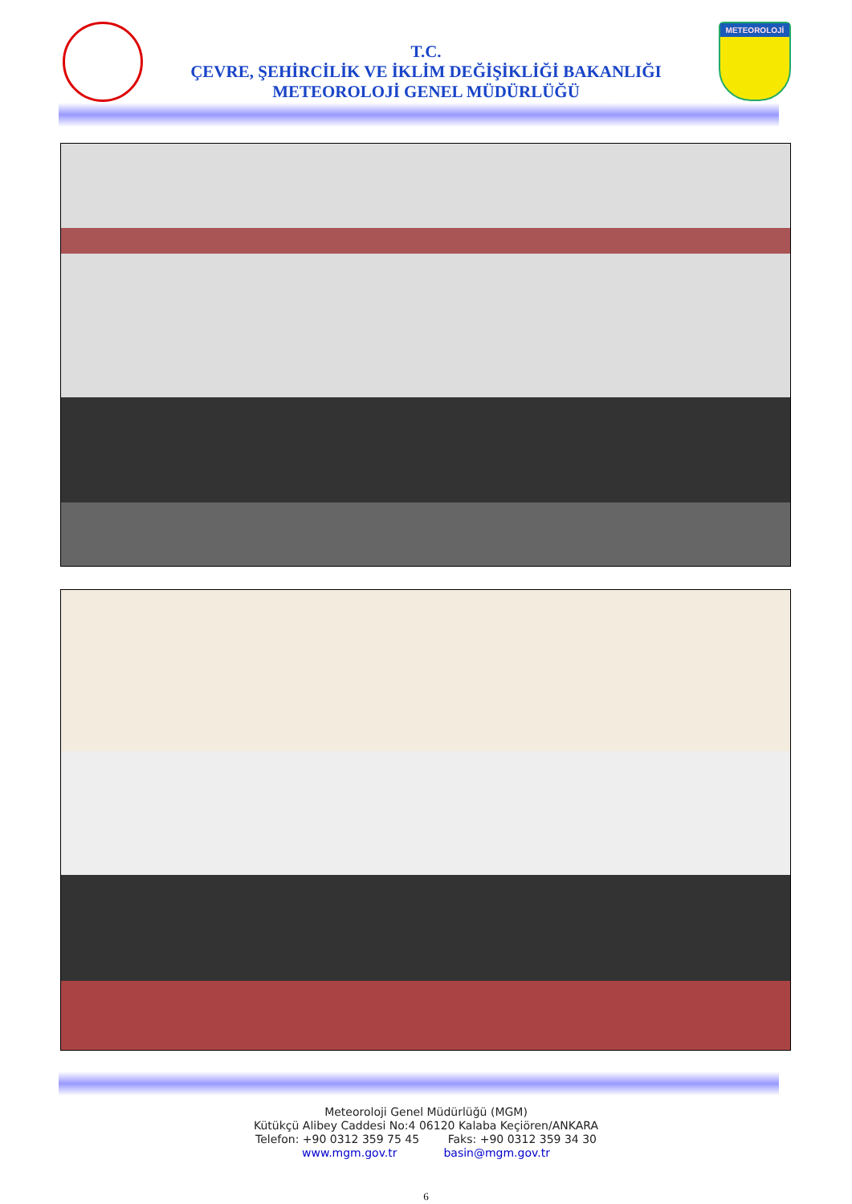METEOROLOJİ
T.C.
ÇEVRE, ŞEHİRCİLİK VE İKLİM DEĞİŞİKLİĞİ BAKANLIĞI
METEOROLOJİ GENEL MÜDÜRLÜĞÜ
Meteoroloji Genel Müdürlüğü (MGM)
Kütükçü Alibey Caddesi No:4 06120 Kalaba Keçiören/ANKARA
Telefon: +90 0312 359 75 45 Faks: +90 0312 359 34 30
www.mgm.gov.tr basin@mgm.gov.tr
6